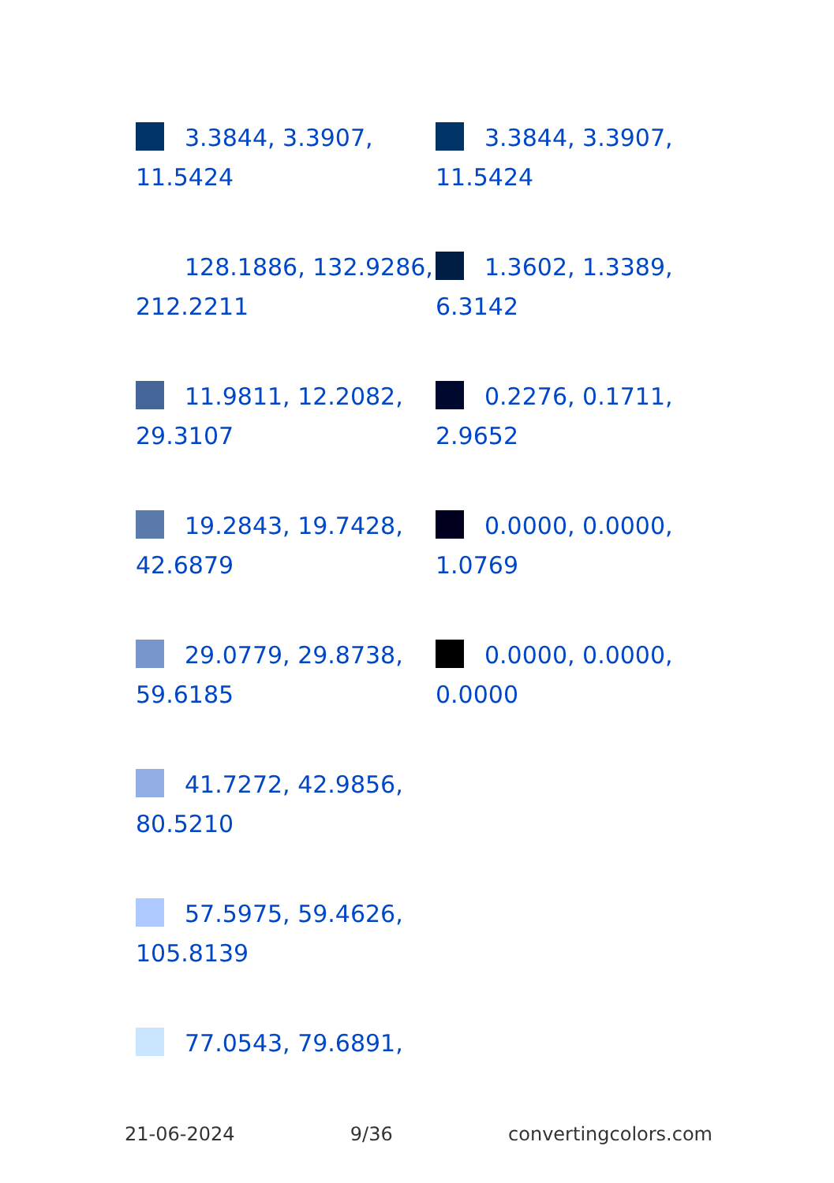3.3844, 3.3907, 11.5424
128.1886, 132.9286, 212.2211
11.9811, 12.2082, 29.3107
19.2843, 19.7428, 42.6879
29.0779, 29.8738, 59.6185
41.7272, 42.9856, 80.5210
57.5975, 59.4626, 105.8139
77.0543, 79.6891,
3.3844, 3.3907, 11.5424
1.3602, 1.3389, 6.3142
0.2276, 0.1711, 2.9652
0.0000, 0.0000, 1.0769
0.0000, 0.0000, 0.0000
21-06-2024 9/36 convertingcolors.com